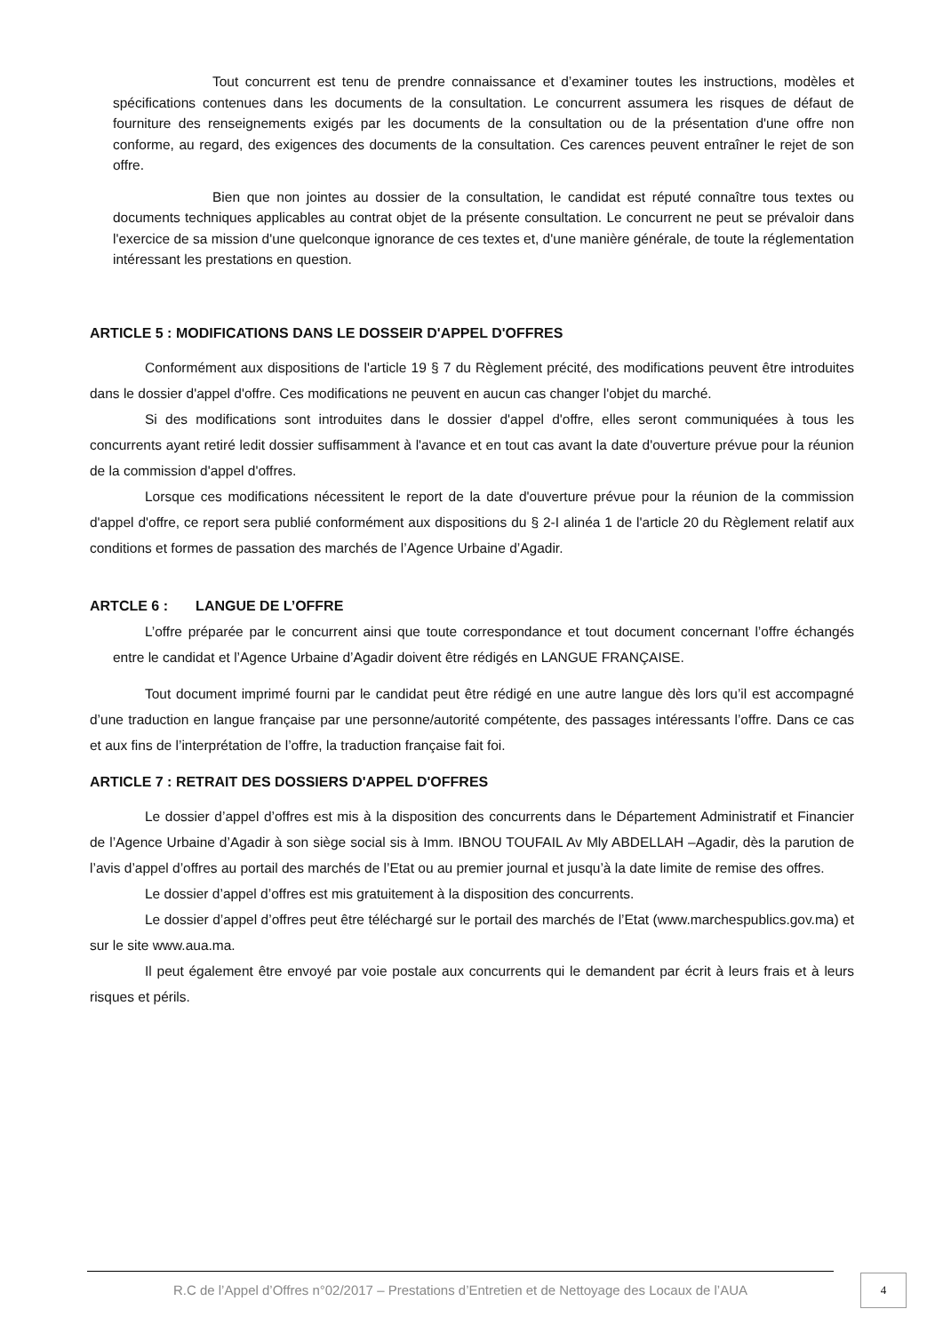Tout concurrent est tenu de prendre connaissance et d’examiner toutes les instructions, modèles et spécifications contenues dans les documents de la consultation. Le concurrent assumera les risques de défaut de fourniture des renseignements exigés par les documents de la consultation ou de la présentation d'une offre non conforme, au regard, des exigences des documents de la consultation. Ces carences peuvent entraîner le rejet de son offre.
Bien que non jointes au dossier de la consultation, le candidat est réputé connaître tous textes ou documents techniques applicables au contrat objet de la présente consultation. Le concurrent ne peut se prévaloir dans l'exercice de sa mission d'une quelconque ignorance de ces textes et, d'une manière générale, de toute la réglementation intéressant les prestations en question.
ARTICLE 5 : MODIFICATIONS DANS LE DOSSEIR D'APPEL D'OFFRES
Conformément aux dispositions de l'article 19 § 7 du Règlement précité, des modifications peuvent être introduites dans le dossier d'appel d'offre. Ces modifications ne peuvent en aucun cas changer l'objet du marché.
Si des modifications sont introduites dans le dossier d'appel d'offre, elles seront communiquées à tous les concurrents ayant retiré ledit dossier suffisamment à l'avance et en tout cas avant la date d'ouverture prévue pour la réunion de la commission d'appel d'offres.
Lorsque ces modifications nécessitent le report de la date d'ouverture prévue pour la réunion de la commission d'appel d'offre, ce report sera publié conformément aux dispositions du § 2-I alinéa 1 de l'article 20 du Règlement relatif aux conditions et formes de passation des marchés de l’Agence Urbaine d’Agadir.
ARTCLE 6 : LANGUE DE L’OFFRE
L’offre préparée par le concurrent ainsi que toute correspondance et tout document concernant l’offre échangés entre le candidat et l’Agence Urbaine d’Agadir doivent être rédigés en LANGUE FRANÇAISE.
Tout document imprimé fourni par le candidat peut être rédigé en une autre langue dès lors qu’il est accompagné d’une traduction en langue française par une personne/autorité compétente, des passages intéressants l’offre. Dans ce cas et aux fins de l’interprétation de l’offre, la traduction française fait foi.
ARTICLE 7 : RETRAIT DES DOSSIERS D'APPEL D'OFFRES
Le dossier d’appel d’offres est mis à la disposition des concurrents dans le Département Administratif et Financier de l’Agence Urbaine d’Agadir à son siège social sis à Imm. IBNOU TOUFAIL Av Mly ABDELLAH –Agadir, dès la parution de l’avis d’appel d’offres au portail des marchés de l’Etat ou au premier journal et jusqu’à la date limite de remise des offres.
Le dossier d’appel d’offres est mis gratuitement à la disposition des concurrents.
Le dossier d’appel d’offres peut être téléchargé sur le portail des marchés de l’Etat (www.marchespublics.gov.ma) et sur le site www.aua.ma.
Il peut également être envoyé par voie postale aux concurrents qui le demandent par écrit à leurs frais et à leurs risques et périls.
R.C de l’Appel d’Offres n°02/2017 – Prestations d’Entretien et de Nettoyage des Locaux de l’AUA
4